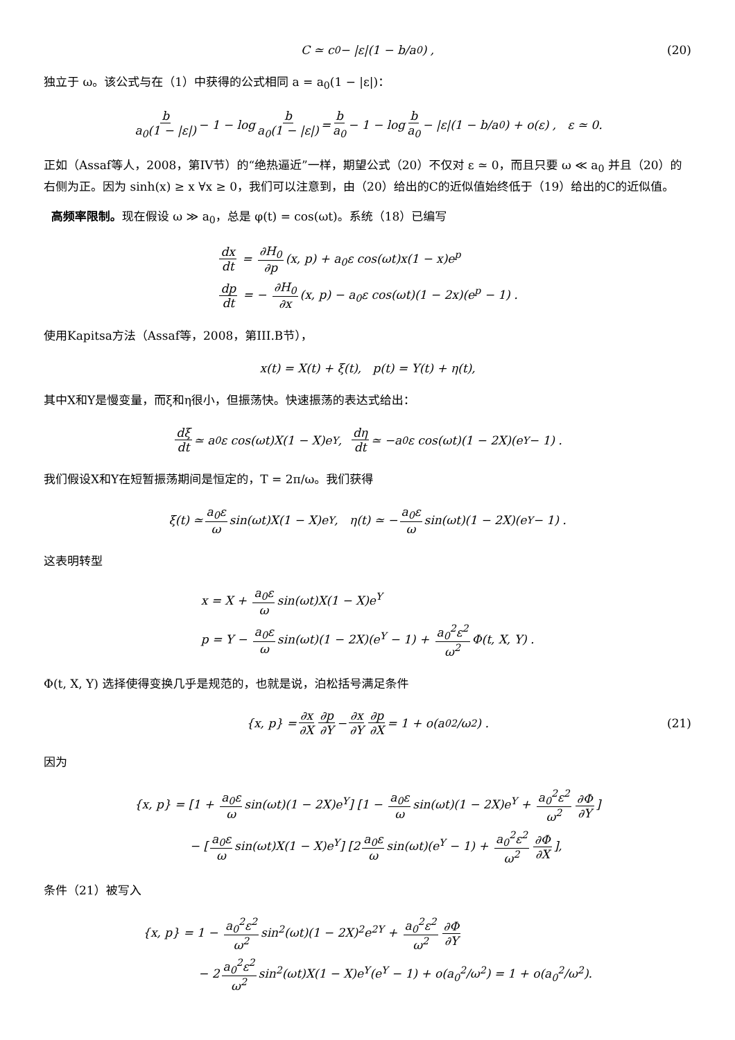C ≃ c<sub>0</sub> − |ε|(1 − b/a<sub>0</sub>) , (20)
独立于 ω。该公式与在（1）中获得的公式相同 a = a<sub>0</sub>(1 − |ε|)：
b a<sub>0</sub>(1 − |ε|) − 1 − log b a<sub>0</sub>(1 − |ε|) = b a<sub>0</sub> − 1 − log b a<sub>0</sub> − |ε|(1 − b/a<sub>0</sub>) + o(ε) , ε ≃ 0.
正如（Assaf等人，2008，第IV节）的“绝热逼近”一样，期望公式（20）不仅对 ε ≃ 0，而且只要 ω ≪ a<sub>0</sub> 并且（20）的右侧为正。因为 sinh(x) ≥ x ∀x ≥ 0，我们可以注意到，由（20）给出的C的近似值始终低于（19）给出的C的近似值。
高频率限制。现在假设 ω ≫ a<sub>0</sub>，总是 φ(t) = cos(ωt)。系统（18）已编写
dx dt = ∂H<sub>0</sub> ∂p (x, p) + a<sub>0</sub>ε cos(ωt)x(1 − x)e<sup>p</sup>
dp dt = − ∂H<sub>0</sub> ∂x (x, p) − a<sub>0</sub>ε cos(ωt)(1 − 2x)(e<sup>p</sup> − 1) .
使用Kapitsa方法（Assaf等，2008，第III.B节），
x(t) = X(t) + ξ(t), p(t) = Y(t) + η(t),
其中X和Y是慢变量，而ξ和η很小，但振荡快。快速振荡的表达式给出：
dξ dt ≃ a<sub>0</sub>ε cos(ωt)X(1 − X)e<sup>Y</sup>, dη dt ≃ −a<sub>0</sub>ε cos(ωt)(1 − 2X)(e<sup>Y</sup> − 1) .
我们假设X和Y在短暂振荡期间是恒定的，T = 2π/ω。我们获得
ξ(t) ≃ a<sub>0</sub>ε ω sin(ωt)X(1 − X)e<sup>Y</sup>, η(t) ≃ − a<sub>0</sub>ε ω sin(ωt)(1 − 2X)(e<sup>Y</sup> − 1) .
这表明转型
x = X + a<sub>0</sub>ε ω sin(ωt)X(1 − X)e<sup>Y</sup>
p = Y − a<sub>0</sub>ε ω sin(ωt)(1 − 2X)(e<sup>Y</sup> − 1) + a<sub>0</sub><sup>2</sup>ε<sup>2</sup> ω<sup>2</sup> Φ(t, X, Y) .
Φ(t, X, Y) 选择使得变换几乎是规范的，也就是说，泊松括号满足条件
{x, p} = ∂x ∂X ∂p ∂Y − ∂x ∂Y ∂p ∂X = 1 + o(a<sub>0</sub><sup>2</sup>/ω<sup>2</sup>) . (21)
因为
{x, p} = [1 + a<sub>0</sub>ε ω sin(ωt)(1 − 2X)e<sup>Y</sup>] [1 − a<sub>0</sub>ε ω sin(ωt)(1 − 2X)e<sup>Y</sup> + a<sub>0</sub><sup>2</sup>ε<sup>2</sup> ω<sup>2</sup> ∂Φ ∂Y]
− [a<sub>0</sub>ε ω sin(ωt)X(1 − X)e<sup>Y</sup>] [2 a<sub>0</sub>ε ω sin(ωt)(e<sup>Y</sup> − 1) + a<sub>0</sub><sup>2</sup>ε<sup>2</sup> ω<sup>2</sup> ∂Φ ∂X],
条件（21）被写入
{x, p} = 1 − a<sub>0</sub><sup>2</sup>ε<sup>2</sup> ω<sup>2</sup> sin<sup>2</sup>(ωt)(1 − 2X)<sup>2</sup>e<sup>2Y</sup> + a<sub>0</sub><sup>2</sup>ε<sup>2</sup> ω<sup>2</sup> ∂Φ ∂Y
− 2 a<sub>0</sub><sup>2</sup>ε<sup>2</sup> ω<sup>2</sup> sin<sup>2</sup>(ωt)X(1 − X)e<sup>Y</sup>(e<sup>Y</sup> − 1) + o(a<sub>0</sub><sup>2</sup>/ω<sup>2</sup>) = 1 + o(a<sub>0</sub><sup>2</sup>/ω<sup>2</sup>).